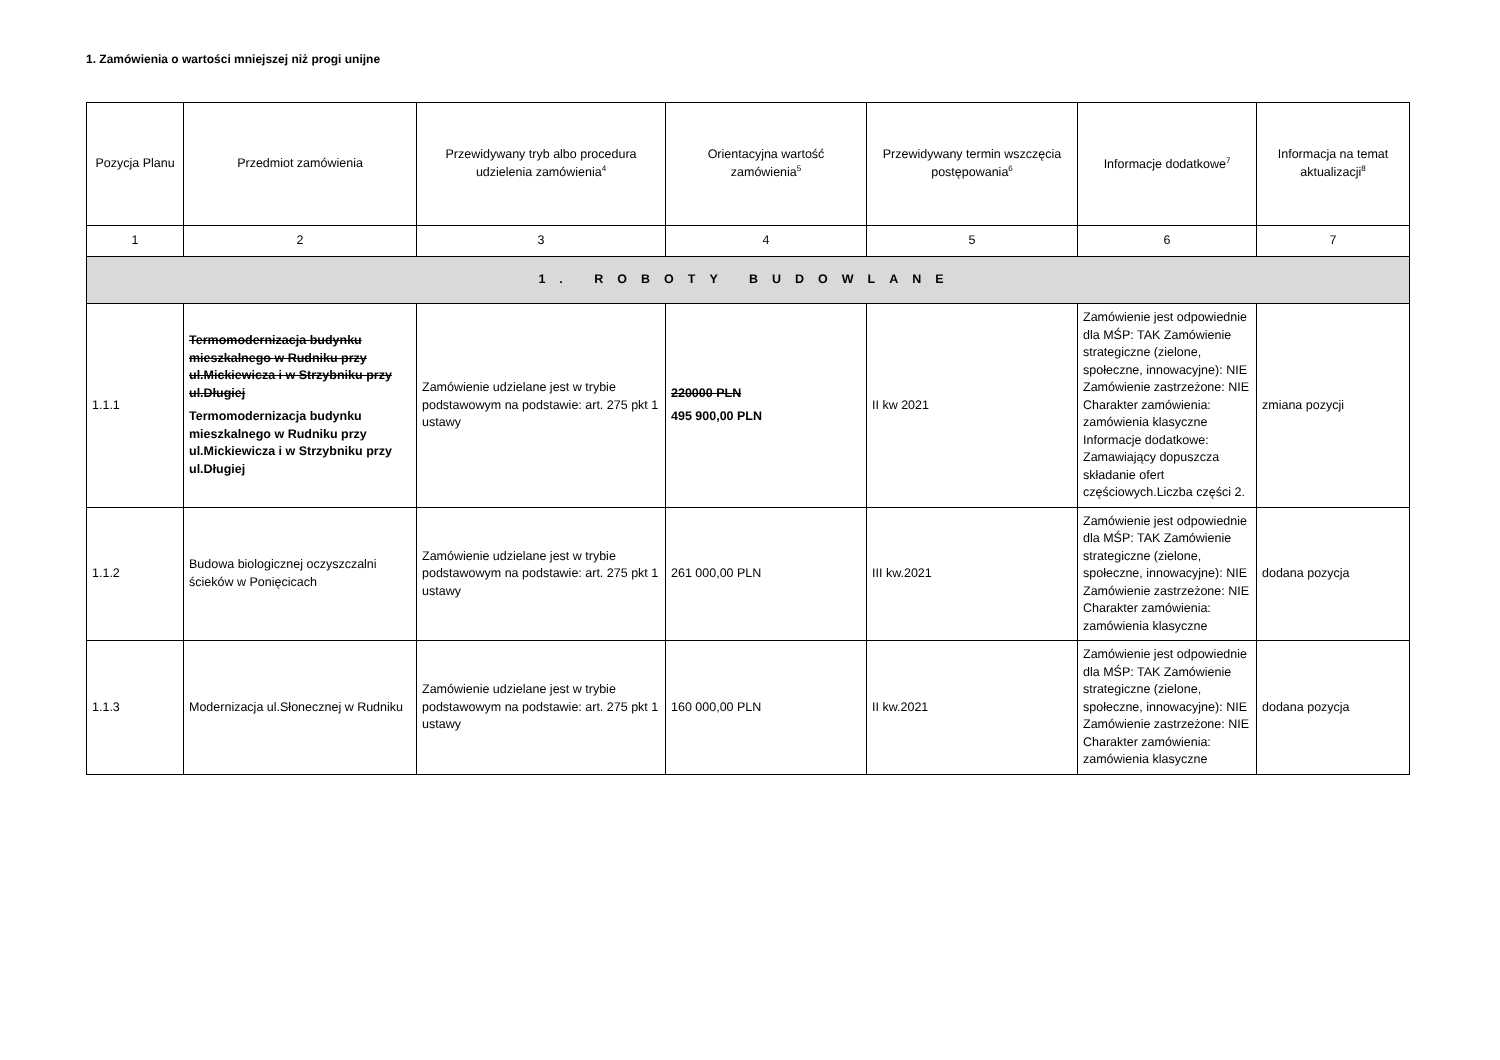1. Zamówienia o wartości mniejszej niż progi unijne
| Pozycja Planu | Przedmiot zamówienia | Przewidywany tryb albo procedura udzielenia zamówienia<sup>4</sup> | Orientacyjna wartość zamówienia<sup>5</sup> | Przewidywany termin wszczęcia postępowania<sup>6</sup> | Informacje dodatkowe<sup>7</sup> | Informacja na temat aktualizacji<sup>8</sup> |
| --- | --- | --- | --- | --- | --- | --- |
| 1 | 2 | 3 | 4 | 5 | 6 | 7 |
| 1. ROBOTY BUDOWLANE | | | | | | |
| 1.1.1 | Termomodernizacja budynku mieszkalnego w Rudniku przy ul.Mickiewicza i w Strzybniku przy ul.Długiej Termomodernizacja budynku mieszkalnego w Rudniku przy ul.Mickiewicza i w Strzybniku przy ul.Długiej | Zamówienie udzielane jest w trybie podstawowym na podstawie: art. 275 pkt 1 ustawy | 220000 PLN 495 900,00 PLN | II kw 2021 | Zamówienie jest odpowiednie dla MŚP: TAK Zamówienie strategiczne (zielone, społeczne, innowacyjne): NIE Zamówienie zastrzeżone: NIE Charakter zamówienia: zamówienia klasyczne Informacje dodatkowe: Zamawiający dopuszcza składanie ofert częściowych.Liczba części 2. | zmiana pozycji |
| 1.1.2 | Budowa biologicznej oczyszczalni ścieków w Ponięcicach | Zamówienie udzielane jest w trybie podstawowym na podstawie: art. 275 pkt 1 ustawy | 261 000,00 PLN | III kw.2021 | Zamówienie jest odpowiednie dla MŚP: TAK Zamówienie strategiczne (zielone, społeczne, innowacyjne): NIE Zamówienie zastrzeżone: NIE Charakter zamówienia: zamówienia klasyczne | dodana pozycja |
| 1.1.3 | Modernizacja ul.Słonecznej w Rudniku | Zamówienie udzielane jest w trybie podstawowym na podstawie: art. 275 pkt 1 ustawy | 160 000,00 PLN | II kw.2021 | Zamówienie jest odpowiednie dla MŚP: TAK Zamówienie strategiczne (zielone, społeczne, innowacyjne): NIE Zamówienie zastrzeżone: NIE Charakter zamówienia: zamówienia klasyczne | dodana pozycja |